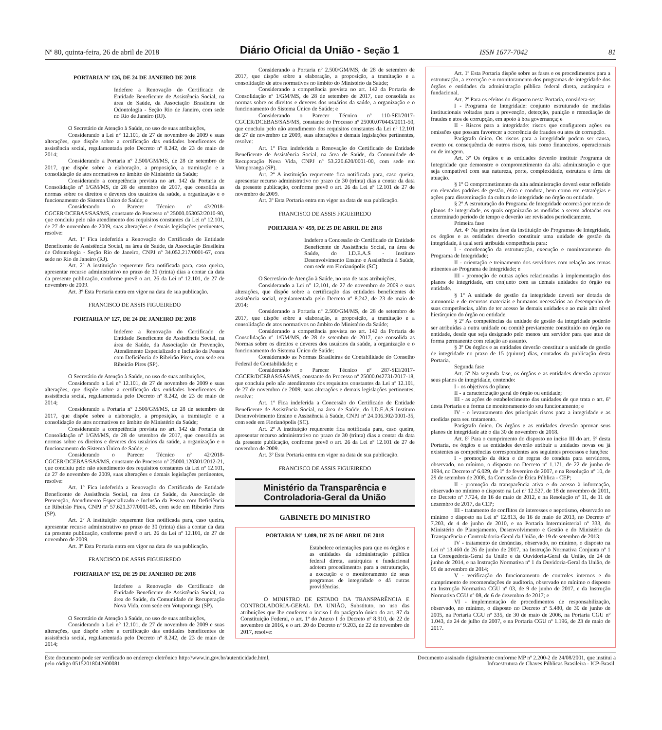Nº 80, quinta-feira, 26 de abril de 2018 Diário Oficial da União - Seção 1 ISSN 1677-7042 81
PORTARIA Nº 126, DE 24 DE JANEIRO DE 2018
Indefere a Renovação do Certificado de Entidade Beneficente de Assistência Social, na área de Saúde, da Associação Brasileira de Odontologia - Seção Rio de Janeiro, com sede no Rio de Janeiro (RJ).
O Secretário de Atenção à Saúde, no uso de suas atribuições,
Considerando a Lei n° 12.101, de 27 de novembro de 2009 e suas alterações, que dispõe sobre a certificação das entidades beneficentes de assistência social, regulamentada pelo Decreto nº 8.242, de 23 de maio de 2014;
Considerando a Portaria nº 2.500/GM/MS, de 28 de setembro de 2017, que dispõe sobre a elaboração, a proposição, a tramitação e a consolidação de atos normativos no âmbito do Ministério da Saúde;
Considerando a competência prevista no art. 142 da Portaria de Consolidação nº 1/GM/MS, de 28 de setembro de 2017, que consolida as normas sobre os direitos e deveres dos usuários da saúde, a organização e o funcionamento do Sistema Único de Saúde; e
Considerando o Parecer Técnico nº 43/2018-CGCER/DCEBAS/SAS/MS, constante do Processo nº 25000.053052/2010-90, que concluiu pelo não atendimento dos requisitos constantes da Lei nº 12.101, de 27 de novembro de 2009, suas alterações e demais legislações pertinentes, resolve:
Art. 1º Fica indeferida a Renovação do Certificado de Entidade Beneficente de Assistência Social, na área de Saúde, da Associação Brasileira de Odontologia - Seção Rio de Janeiro, CNPJ nº 34.052.217/0001-67, com sede no Rio de Janeiro (RJ).
Art. 2º A instituição requerente fica notificada para, caso queira, apresentar recurso administrativo no prazo de 30 (trinta) dias a contar da data da presente publicação, conforme prevê o art. 26 da Lei nº 12.101, de 27 de novembro de 2009.
Art. 3º Esta Portaria entra em vigor na data de sua publicação.
FRANCISCO DE ASSIS FIGUEIREDO
PORTARIA Nº 127, DE 24 DE JANEIRO DE 2018
Indefere a Renovação do Certificado de Entidade Beneficente de Assistência Social, na área de Saúde, da Associação de Prevenção, Atendimento Especializado e Inclusão da Pessoa com Deficiência de Ribeirão Pires, com sede em Ribeirão Pires (SP).
O Secretário de Atenção à Saúde, no uso de suas atribuições,
Considerando a Lei n° 12.101, de 27 de novembro de 2009 e suas alterações, que dispõe sobre a certificação das entidades beneficentes de assistência social, regulamentada pelo Decreto nº 8.242, de 23 de maio de 2014;
Considerando a Portaria nº 2.500/GM/MS, de 28 de setembro de 2017, que dispõe sobre a elaboração, a proposição, a tramitação e a consolidação de atos normativos no âmbito do Ministério da Saúde;
Considerando a competência prevista no art. 142 da Portaria de Consolidação nº 1/GM/MS, de 28 de setembro de 2017, que consolida as normas sobre os direitos e deveres dos usuários da saúde, a organização e o funcionamento do Sistema Único de Saúde; e
Considerando o Parecer Técnico nº 42/2018-CGCER/DCEBAS/SAS/MS, constante do Processo nº 25000.120301/2012-21, que concluiu pelo não atendimento dos requisitos constantes da Lei nº 12.101, de 27 de novembro de 2009, suas alterações e demais legislações pertinentes, resolve:
Art. 1º Fica indeferida a Renovação do Certificado de Entidade Beneficente de Assistência Social, na área de Saúde, da Associação de Prevenção, Atendimento Especializado e Inclusão da Pessoa com Deficiência de Ribeirão Pires, CNPJ nº 57.621.377/0001-85, com sede em Ribeirão Pires (SP).
Art. 2º A instituição requerente fica notificada para, caso queira, apresentar recurso administrativo no prazo de 30 (trinta) dias a contar da data da presente publicação, conforme prevê o art. 26 da Lei nº 12.101, de 27 de novembro de 2009.
Art. 3º Esta Portaria entra em vigor na data de sua publicação.
FRANCISCO DE ASSIS FIGUEIREDO
PORTARIA Nº 152, DE 29 DE JANEIRO DE 2018
Indefere a Renovação do Certificado de Entidade Beneficente de Assistência Social, na área de Saúde, da Comunidade de Recuperação Nova Vida, com sede em Votuporanga (SP).
O Secretário de Atenção à Saúde, no uso de suas atribuições,
Considerando a Lei n° 12.101, de 27 de novembro de 2009 e suas alterações, que dispõe sobre a certificação das entidades beneficentes de assistência social, regulamentada pelo Decreto nº 8.242, de 23 de maio de 2014;
Considerando a Portaria nº 2.500/GM/MS, de 28 de setembro de 2017, que dispõe sobre a elaboração, a proposição, a tramitação e a consolidação de atos normativos no âmbito do Ministério da Saúde;
Considerando a competência prevista no art. 142 da Portaria de Consolidação nº 1/GM/MS, de 28 de setembro de 2017, que consolida as normas sobre os direitos e deveres dos usuários da saúde, a organização e o funcionamento do Sistema Único de Saúde; e
Considerando o Parecer Técnico nº 110-SEI/2017-CGCER/DCEBAS/SAS/MS, constante do Processo nº 25000.070443/2011-50, que concluiu pelo não atendimento dos requisitos constantes da Lei nº 12.101 de 27 de novembro de 2009, suas alterações e demais legislações pertinentes, resolve:
Art. 1º Fica indeferida a Renovação do Certificado de Entidade Beneficente de Assistência Social, na área de Saúde, da Comunidade de Recuperação Nova Vida, CNPJ nº 53.220.620/0001-00, com sede em Votuporanga (SP).
Art. 2º A instituição requerente fica notificada para, caso queira, apresentar recurso administrativo no prazo de 30 (trinta) dias a contar da data da presente publicação, conforme prevê o art. 26 da Lei nº 12.101 de 27 de novembro de 2009.
Art. 3º Esta Portaria entra em vigor na data de sua publicação.
FRANCISCO DE ASSIS FIGUEIREDO
PORTARIA Nº 459, DE 25 DE ABRIL DE 2018
Indefere a Concessão do Certificado de Entidade Beneficente de Assistência Social, na área de Saúde, do I.D.E.A.S - Instituto Desenvolvimento Ensino e Assistência à Saúde, com sede em Florianópolis (SC).
O Secretário de Atenção à Saúde, no uso de suas atribuições,
Considerando a Lei n° 12.101, de 27 de novembro de 2009 e suas alterações, que dispõe sobre a certificação das entidades beneficentes de assistência social, regulamentada pelo Decreto nº 8.242, de 23 de maio de 2014;
Considerando a Portaria nº 2.500/GM/MS, de 28 de setembro de 2017, que dispõe sobre a elaboração, a proposição, a tramitação e a consolidação de atos normativos no âmbito do Ministério da Saúde;
Considerando a competência prevista no art. 142 da Portaria de Consolidação nº 1/GM/MS, de 28 de setembro de 2017, que consolida as Normas sobre os direitos e deveres dos usuários da saúde, a organização e o funcionamento do Sistema Único de Saúde;
Considerando as Normas Brasileiras de Contabilidade do Conselho Federal de Contabilidade; e
Considerando o Parecer Técnico nº 287-SEI/2017-CGCER/DCEBAS/SAS/MS, constante do Processo nº 25000.042731/2017-18, que concluiu pelo não atendimento dos requisitos constantes da Lei nº 12.101, de 27 de novembro de 2009, suas alterações e demais legislações pertinentes, resolve:
Art. 1º Fica indeferida a Concessão do Certificado de Entidade Beneficente de Assistência Social, na área de Saúde, do I.D.E.A.S Instituto Desenvolvimento Ensino e Assistência à Saúde, CNPJ nº 24.006.302/0001-35, com sede em Florianópolis (SC).
Art. 2º A instituição requerente fica notificada para, caso queira, apresentar recurso administrativo no prazo de 30 (trinta) dias a contar da data da presente publicação, conforme prevê o art. 26 da Lei nº 12.101 de 27 de novembro de 2009.
Art. 3º Esta Portaria entra em vigor na data de sua publicação.
FRANCISCO DE ASSIS FIGUEIREDO
Ministério da Transparência e
Controladoria-Geral da União
GABINETE DO MINISTRO
PORTARIA Nº 1.089, DE 25 DE ABRIL DE 2018
Estabelece orientações para que os órgãos e as entidades da administração pública federal direta, autárquica e fundacional adotem procedimentos para a estruturação, a execução e o monitoramento de seus programas de integridade e dá outras providências.
O MINISTRO DE ESTADO DA TRANSPARÊNCIA E CONTROLADORIA-GERAL DA UNIÃO, Substituto, no uso das atribuições que lhe conferem o inciso I do parágrafo único do art. 87 da Constituição Federal, o art. 1º do Anexo I do Decreto nº 8.910, de 22 de novembro de 2016, e o art. 20 do Decreto nº 9.203, de 22 de novembro de 2017, resolve:
Art. 1º Esta Portaria dispõe sobre as fases e os procedimentos para a estruturação, a execução e o monitoramento dos programas de integridade dos órgãos e entidades da administração pública federal direta, autárquica e fundacional.
Art. 2º Para os efeitos do disposto nesta Portaria, considera-se:
I - Programa de Integridade: conjunto estruturado de medidas institucionais voltadas para a prevenção, detecção, punição e remediação de fraudes e atos de corrupção, em apoio à boa governança; e
II - Riscos para a integridade: riscos que configurem ações ou omissões que possam favorecer a ocorrência de fraudes ou atos de corrupção.
Parágrafo único. Os riscos para a integridade podem ser causa, evento ou consequência de outros riscos, tais como financeiros, operacionais ou de imagem.
Art. 3º Os órgãos e as entidades deverão instituir Programa de Integridade que demonstre o comprometimento da alta administração e que seja compatível com sua natureza, porte, complexidade, estrutura e área de atuação.
§ 1º O comprometimento da alta administração deverá estar refletido em elevados padrões de gestão, ética e conduta, bem como em estratégias e ações para disseminação da cultura de integridade no órgão ou entidade.
§ 2º A estruturação do Programa de Integridade ocorrerá por meio de planos de integridade, os quais organizarão as medidas a serem adotadas em determinado período de tempo e deverão ser revisados periodicamente.
Primeira fase
Art. 4º Na primeira fase da instituição do Programas de Integridade, os órgãos e as entidades deverão constituir uma unidade de gestão da integridade, à qual será atribuída competência para:
I - coordenação da estruturação, execução e monitoramento do Programa de Integridade;
II - orientação e treinamento dos servidores com relação aos temas atinentes ao Programa de Integridade; e
III - promoção de outras ações relacionadas à implementação dos planos de integridade, em conjunto com as demais unidades do órgão ou entidade.
§ 1º A unidade de gestão da integridade deverá ser dotada de autonomia e de recursos materiais e humanos necessários ao desempenho de suas competências, além de ter acesso às demais unidades e ao mais alto nível hierárquico do órgão ou entidade.
§ 2º As competências da unidade de gestão da integridade poderão ser atribuídas a outra unidade ou comitê previamente constituído no órgão ou entidade, desde que seja designado pelo menos um servidor para que atue de forma permanente com relação ao assunto.
§ 3º Os órgãos e as entidades deverão constituir a unidade de gestão de integridade no prazo de 15 (quinze) dias, contados da publicação desta Portaria.
Segunda fase
Art. 5º Na segunda fase, os órgãos e as entidades deverão aprovar seus planos de integridade, contendo:
I - os objetivos do plano;
II - a caracterização geral do órgão ou entidade;
III - as ações de estabelecimento das unidades de que trata o art. 6º desta Portaria e a forma de monitoramento do seu funcionamento; e
IV - o levantamento dos principais riscos para a integridade e as medidas para seu tratamento.
Parágrafo único. Os órgãos e as entidades deverão aprovar seus planos de integridade até o dia 30 de novembro de 2018.
Art. 6º Para o cumprimento do disposto no inciso III do art. 5º desta Portaria, os órgãos e as entidades deverão atribuir a unidades novas ou já existentes as competências correspondentes aos seguintes processos e funções:
I - promoção da ética e de regras de conduta para servidores, observado, no mínimo, o disposto no Decreto nº 1.171, de 22 de junho de 1994, no Decreto nº 6.029, de 1º de fevereiro de 2007, e na Resolução nº 10, de 29 de setembro de 2008, da Comissão de Ética Pública - CEP;
II - promoção da transparência ativa e do acesso à informação, observado no mínimo o disposto na Lei nº 12.527, de 18 de novembro de 2011, no Decreto nº 7.724, de 16 de maio de 2012, e na Resolução nº 11, de 11 de dezembro de 2017, da CEP;
III - tratamento de conflitos de interesses e nepotismo, observado no mínimo o disposto na Lei nº 12.813, de 16 de maio de 2013, no Decreto nº 7.203, de 4 de junho de 2010, e na Portaria Interministerial nº 333, do Ministério do Planejamento, Desenvolvimento e Gestão e do Ministério da Transparência e Controladoria-Geral da União, de 19 de setembro de 2013;
IV - tratamento de denúncias, observado, no mínimo, o disposto na Lei nº 13.460 de 26 de junho de 2017, na Instrução Normativa Conjunta nº 1 da Corregedoria-Geral da União e da Ouvidoria-Geral da União, de 24 de junho de 2014, e na Instrução Normativa nº 1 da Ouvidoria-Geral da União, de 05 de novembro de 2014;
V - verificação do funcionamento de controles internos e do cumprimento de recomendações de auditoria, observado no mínimo o disposto na Instrução Normativa CGU nº 03, de 9 de junho de 2017, e da Instrução Normativa CGU nº 08, de 6 de dezembro de 2017; e
VI - implementação de procedimentos de responsabilização, observado, no mínimo, o disposto no Decreto nº 5.480, de 30 de junho de 2005, na Portaria CGU nº 335, de 30 de maio de 2006, na Portaria CGU nº 1.043, de 24 de julho de 2007, e na Portaria CGU nº 1.196, de 23 de maio de 2017.
Este documento pode ser verificado no endereço eletrônico http://www.in.gov.br/autenticidade.html,
pelo código 05152018042600081 Documento assinado digitalmente conforme MP nº 2.200-2 de 24/08/2001, que institui a
Infraestrutura de Chaves Públicas Brasileira - ICP-Brasil.